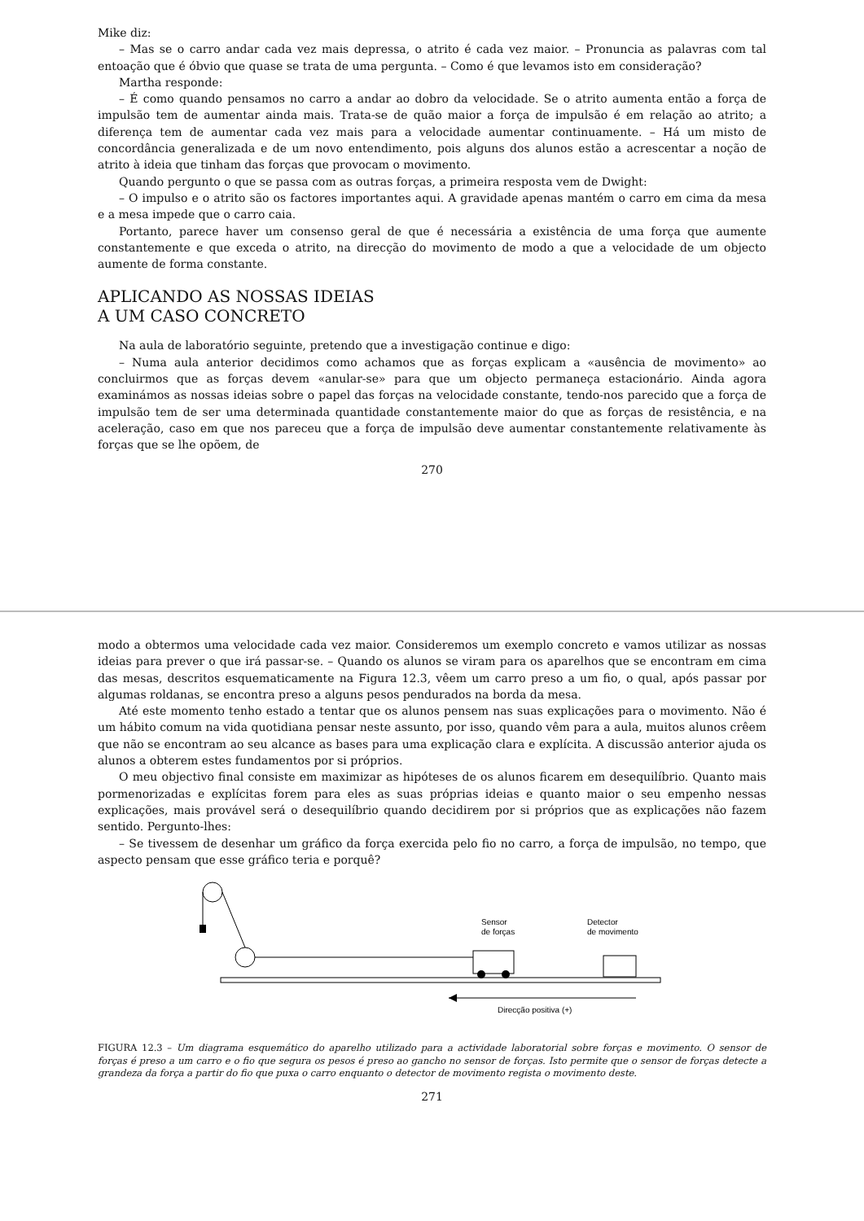Mike diz:
– Mas se o carro andar cada vez mais depressa, o atrito é cada vez maior. – Pronuncia as palavras com tal entoação que é óbvio que quase se trata de uma pergunta. – Como é que levamos isto em consideração?
Martha responde:
– É como quando pensamos no carro a andar ao dobro da velocidade. Se o atrito aumenta então a força de impulsão tem de aumentar ainda mais. Trata-se de quão maior a força de impulsão é em relação ao atrito; a diferença tem de aumentar cada vez mais para a velocidade aumentar continuamente. – Há um misto de concordância generalizada e de um novo entendimento, pois alguns dos alunos estão a acrescentar a noção de atrito à ideia que tinham das forças que provocam o movimento.
Quando pergunto o que se passa com as outras forças, a primeira resposta vem de Dwight:
– O impulso e o atrito são os factores importantes aqui. A gravidade apenas mantém o carro em cima da mesa e a mesa impede que o carro caia.
Portanto, parece haver um consenso geral de que é necessária a existência de uma força que aumente constantemente e que exceda o atrito, na direcção do movimento de modo a que a velocidade de um objecto aumente de forma constante.
APLICANDO AS NOSSAS IDEIAS
A UM CASO CONCRETO
Na aula de laboratório seguinte, pretendo que a investigação continue e digo:
– Numa aula anterior decidimos como achamos que as forças explicam a «ausência de movimento» ao concluirmos que as forças devem «anular-se» para que um objecto permaneça estacionário. Ainda agora examinámos as nossas ideias sobre o papel das forças na velocidade constante, tendo-nos parecido que a força de impulsão tem de ser uma determinada quantidade constantemente maior do que as forças de resistência, e na aceleração, caso em que nos pareceu que a força de impulsão deve aumentar constantemente relativamente às forças que se lhe opõem, de
270
modo a obtermos uma velocidade cada vez maior. Consideremos um exemplo concreto e vamos utilizar as nossas ideias para prever o que irá passar-se. – Quando os alunos se viram para os aparelhos que se encontram em cima das mesas, descritos esquematicamente na Figura 12.3, vêem um carro preso a um fio, o qual, após passar por algumas roldanas, se encontra preso a alguns pesos pendurados na borda da mesa.
Até este momento tenho estado a tentar que os alunos pensem nas suas explicações para o movimento. Não é um hábito comum na vida quotidiana pensar neste assunto, por isso, quando vêm para a aula, muitos alunos crêem que não se encontram ao seu alcance as bases para uma explicação clara e explícita. A discussão anterior ajuda os alunos a obterem estes fundamentos por si próprios.
O meu objectivo final consiste em maximizar as hipóteses de os alunos ficarem em desequilíbrio. Quanto mais pormenorizadas e explícitas forem para eles as suas próprias ideias e quanto maior o seu empenho nessas explicações, mais provável será o desequilíbrio quando decidirem por si próprios que as explicações não fazem sentido. Pergunto-lhes:
– Se tivessem de desenhar um gráfico da força exercida pelo fio no carro, a força de impulsão, no tempo, que aspecto pensam que esse gráfico teria e porquê?
Sensor
de forças
Detector
de movimento
Direcção positiva (+)
FIGURA 12.3 – Um diagrama esquemático do aparelho utilizado para a actividade laboratorial sobre forças e movimento. O sensor de forças é preso a um carro e o fio que segura os pesos é preso ao gancho no sensor de forças. Isto permite que o sensor de forças detecte a grandeza da força a partir do fio que puxa o carro enquanto o detector de movimento regista o movimento deste.
271